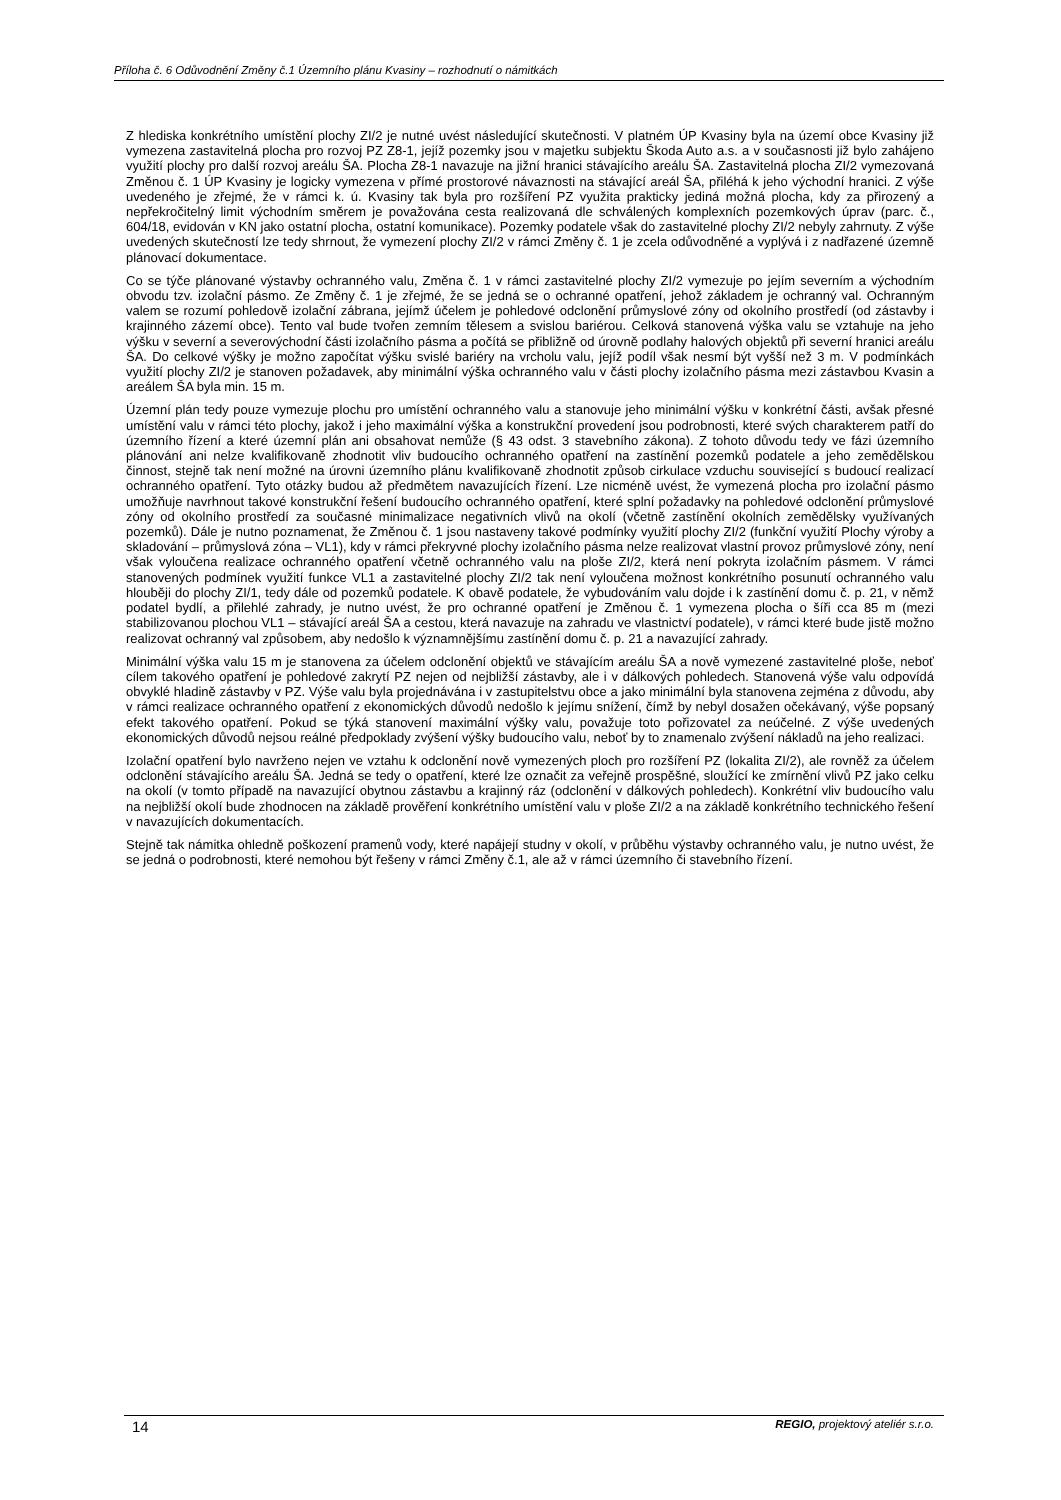Příloha č. 6 Odůvodnění Změny č.1 Územního plánu Kvasiny – rozhodnutí o námitkách
Z hlediska konkrétního umístění plochy ZI/2 je nutné uvést následující skutečnosti. V platném ÚP Kvasiny byla na území obce Kvasiny již vymezena zastavitelná plocha pro rozvoj PZ Z8-1, jejíž pozemky jsou v majetku subjektu Škoda Auto a.s. a v současnosti již bylo zahájeno využití plochy pro další rozvoj areálu ŠA. Plocha Z8-1 navazuje na jižní hranici stávajícího areálu ŠA. Zastavitelná plocha ZI/2 vymezovaná Změnou č. 1 ÚP Kvasiny je logicky vymezena v přímé prostorové návaznosti na stávající areál ŠA, přiléhá k jeho východní hranici. Z výše uvedeného je zřejmé, že v rámci k. ú. Kvasiny tak byla pro rozšíření PZ využita prakticky jediná možná plocha, kdy za přirozený a nepřekročitelný limit východním směrem je považována cesta realizovaná dle schválených komplexních pozemkových úprav (parc. č., 604/18, evidován v KN jako ostatní plocha, ostatní komunikace). Pozemky podatele však do zastavitelné plochy ZI/2 nebyly zahrnuty. Z výše uvedených skutečností lze tedy shrnout, že vymezení plochy ZI/2 v rámci Změny č. 1 je zcela odůvodněné a vyplývá i z nadřazené územně plánovací dokumentace.
Co se týče plánované výstavby ochranného valu, Změna č. 1 v rámci zastavitelné plochy ZI/2 vymezuje po jejím severním a východním obvodu tzv. izolační pásmo. Ze Změny č. 1 je zřejmé, že se jedná se o ochranné opatření, jehož základem je ochranný val. Ochranným valem se rozumí pohledově izolační zábrana, jejímž účelem je pohledové odclonění průmyslové zóny od okolního prostředí (od zástavby i krajinného zázemí obce). Tento val bude tvořen zemním tělesem a svislou bariérou. Celková stanovená výška valu se vztahuje na jeho výšku v severní a severovýchodní části izolačního pásma a počítá se přibližně od úrovně podlahy halových objektů při severní hranici areálu ŠA. Do celkové výšky je možno započítat výšku svislé bariéry na vrcholu valu, jejíž podíl však nesmí být vyšší než 3 m. V podmínkách využití plochy ZI/2 je stanoven požadavek, aby minimální výška ochranného valu v části plochy izolačního pásma mezi zástavbou Kvasin a areálem ŠA byla min. 15 m.
Územní plán tedy pouze vymezuje plochu pro umístění ochranného valu a stanovuje jeho minimální výšku v konkrétní části, avšak přesné umístění valu v rámci této plochy, jakož i jeho maximální výška a konstrukční provedení jsou podrobnosti, které svých charakterem patří do územního řízení a které územní plán ani obsahovat nemůže (§ 43 odst. 3 stavebního zákona). Z tohoto důvodu tedy ve fázi územního plánování ani nelze kvalifikovaně zhodnotit vliv budoucího ochranného opatření na zastínění pozemků podatele a jeho zemědělskou činnost, stejně tak není možné na úrovni územního plánu kvalifikovaně zhodnotit způsob cirkulace vzduchu související s budoucí realizací ochranného opatření. Tyto otázky budou až předmětem navazujících řízení. Lze nicméně uvést, že vymezená plocha pro izolační pásmo umožňuje navrhnout takové konstrukční řešení budoucího ochranného opatření, které splní požadavky na pohledové odclonění průmyslové zóny od okolního prostředí za současné minimalizace negativních vlivů na okolí (včetně zastínění okolních zemědělsky využívaných pozemků). Dále je nutno poznamenat, že Změnou č. 1 jsou nastaveny takové podmínky využití plochy ZI/2 (funkční využití Plochy výroby a skladování – průmyslová zóna – VL1), kdy v rámci překryvné plochy izolačního pásma nelze realizovat vlastní provoz průmyslové zóny, není však vyloučena realizace ochranného opatření včetně ochranného valu na ploše ZI/2, která není pokryta izolačním pásmem. V rámci stanovených podmínek využití funkce VL1 a zastavitelné plochy ZI/2 tak není vyloučena možnost konkrétního posunutí ochranného valu hlouběji do plochy ZI/1, tedy dále od pozemků podatele. K obavě podatele, že vybudováním valu dojde i k zastínění domu č. p. 21, v němž podatel bydlí, a přilehlé zahrady, je nutno uvést, že pro ochranné opatření je Změnou č. 1 vymezena plocha o šíři cca 85 m (mezi stabilizovanou plochou VL1 – stávající areál ŠA a cestou, která navazuje na zahradu ve vlastnictví podatele), v rámci které bude jistě možno realizovat ochranný val způsobem, aby nedošlo k významnějšímu zastínění domu č. p. 21 a navazující zahrady.
Minimální výška valu 15 m je stanovena za účelem odclonění objektů ve stávajícím areálu ŠA a nově vymezené zastavitelné ploše, neboť cílem takového opatření je pohledové zakrytí PZ nejen od nejbližší zástavby, ale i v dálkových pohledech. Stanovená výše valu odpovídá obvyklé hladině zástavby v PZ. Výše valu byla projednávána i v zastupitelstvu obce a jako minimální byla stanovena zejména z důvodu, aby v rámci realizace ochranného opatření z ekonomických důvodů nedošlo k jejímu snížení, čímž by nebyl dosažen očekávaný, výše popsaný efekt takového opatření. Pokud se týká stanovení maximální výšky valu, považuje toto pořizovatel za neúčelné. Z výše uvedených ekonomických důvodů nejsou reálné předpoklady zvýšení výšky budoucího valu, neboť by to znamenalo zvýšení nákladů na jeho realizaci.
Izolační opatření bylo navrženo nejen ve vztahu k odclonění nově vymezených ploch pro rozšíření PZ (lokalita ZI/2), ale rovněž za účelem odclonění stávajícího areálu ŠA. Jedná se tedy o opatření, které lze označit za veřejně prospěšné, sloužící ke zmírnění vlivů PZ jako celku na okolí (v tomto případě na navazující obytnou zástavbu a krajinný ráz (odclonění v dálkových pohledech). Konkrétní vliv budoucího valu na nejbližší okolí bude zhodnocen na základě prověření konkrétního umístění valu v ploše ZI/2 a na základě konkrétního technického řešení v navazujících dokumentacích.
Stejně tak námitka ohledně poškození pramenů vody, které napájejí studny v okolí, v průběhu výstavby ochranného valu, je nutno uvést, že se jedná o podrobnosti, které nemohou být řešeny v rámci Změny č.1, ale až v rámci územního či stavebního řízení.
14 REGIO, projektový ateliér s.r.o.